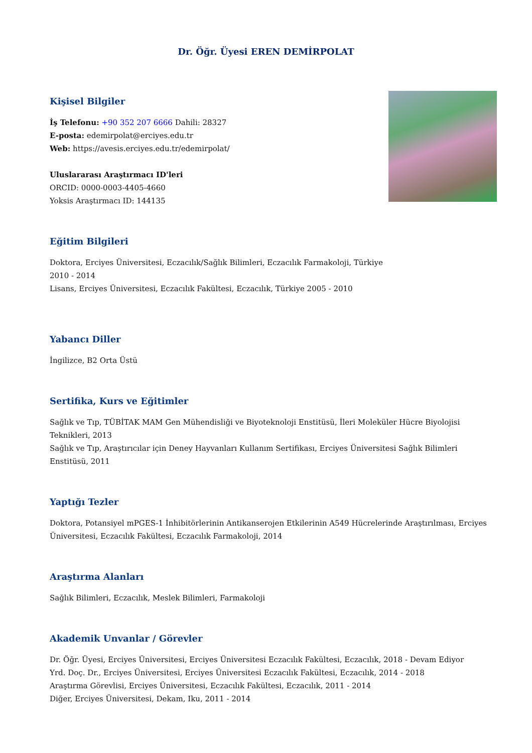Dr. Öğr. Üyesi EREN DEMİRPOLAT
Kişisel Bilgiler
İş Telefonu: +90 352 207 6666 Dahili: 28327
E-posta: edemirpolat@erciyes.edu.tr
Web: https://avesis.erciyes.edu.tr/edemirpolat/
Uluslararası Araştırmacı ID'leri
ORCID: 0000-0003-4405-4660
Yoksis Araştırmacı ID: 144135
Eğitim Bilgileri
Doktora, Erciyes Üniversitesi, Eczacılık/Sağlık Bilimleri, Eczacılık Farmakoloji, Türkiye 2010 - 2014
Lisans, Erciyes Üniversitesi, Eczacılık Fakültesi, Eczacılık, Türkiye 2005 - 2010
Yabancı Diller
İngilizce, B2 Orta Üstü
Sertifika, Kurs ve Eğitimler
Sağlık ve Tıp, TÜBİTAK MAM Gen Mühendisliği ve Biyoteknoloji Enstitüsü, İleri Moleküler Hücre Biyolojisi Teknikleri, 2013
Sağlık ve Tıp, Araştırıcılar için Deney Hayvanları Kullanım Sertifikası, Erciyes Üniversitesi Sağlık Bilimleri Enstitüsü, 2011
Yaptığı Tezler
Doktora, Potansiyel mPGES-1 İnhibitörlerinin Antikanserojen Etkilerinin A549 Hücrelerinde Araştırılması, Erciyes Üniversitesi, Eczacılık Fakültesi, Eczacılık Farmakoloji, 2014
Araştırma Alanları
Sağlık Bilimleri, Eczacılık, Meslek Bilimleri, Farmakoloji
Akademik Unvanlar / Görevler
Dr. Öğr. Üyesi, Erciyes Üniversitesi, Erciyes Üniversitesi Eczacılık Fakültesi, Eczacılık, 2018 - Devam Ediyor
Yrd. Doç. Dr., Erciyes Üniversitesi, Erciyes Üniversitesi Eczacılık Fakültesi, Eczacılık, 2014 - 2018
Araştırma Görevlisi, Erciyes Üniversitesi, Eczacılık Fakültesi, Eczacılık, 2011 - 2014
Diğer, Erciyes Üniversitesi, Dekam, Iku, 2011 - 2014